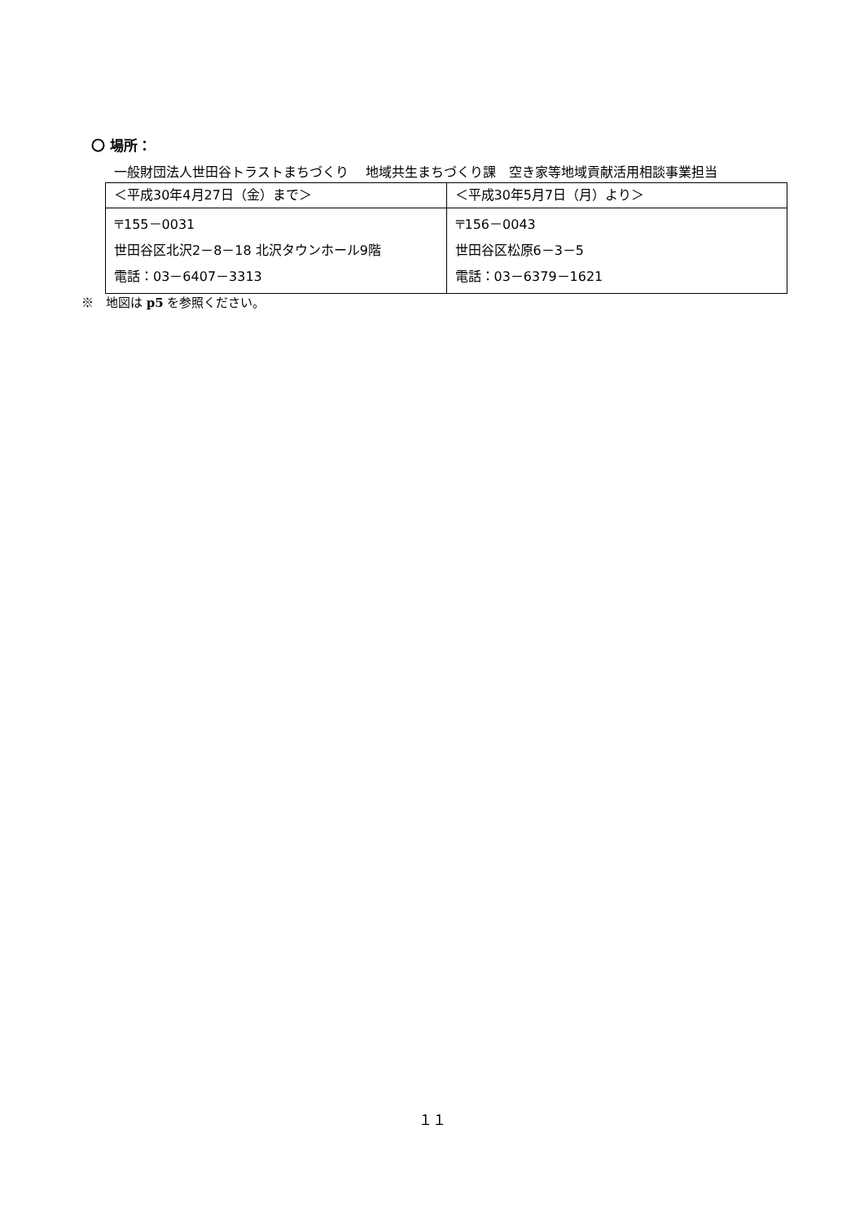〇 場所：
一般財団法人世田谷トラストまちづくり　 地域共生まちづくり課　空き家等地域貢献活用相談事業担当
| ＜平成30年4月27日（金）まで＞ | ＜平成30年5月7日（月）より＞ |
| 〒155－0031 世田谷区北沢2－8－18 北沢タウンホール9階 電話：03－6407－3313 | 〒156－0043 世田谷区松原6－3－5 電話：03－6379－1621 |
※　地図は p5 を参照ください。
１１